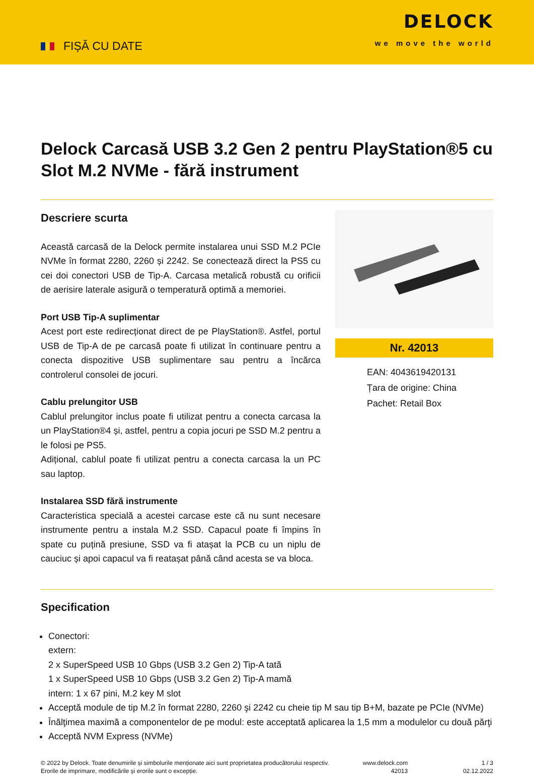FIȘĂ CU DATE
DELOCK
we move the world
Delock Carcasă USB 3.2 Gen 2 pentru PlayStation®5 cu Slot M.2 NVMe - fără instrument
Descriere scurta
Această carcasă de la Delock permite instalarea unui SSD M.2 PCIe NVMe în format 2280, 2260 și 2242. Se conectează direct la PS5 cu cei doi conectori USB de Tip-A. Carcasa metalică robustă cu orificii de aerisire laterale asigură o temperatură optimă a memoriei.
Port USB Tip-A suplimentar
Acest port este redirecționat direct de pe PlayStation®. Astfel, portul USB de Tip-A de pe carcasă poate fi utilizat în continuare pentru a conecta dispozitive USB suplimentare sau pentru a încărca controlerul consolei de jocuri.
Cablu prelungitor USB
Cablul prelungitor inclus poate fi utilizat pentru a conecta carcasa la un PlayStation®4 și, astfel, pentru a copia jocuri pe SSD M.2 pentru a le folosi pe PS5.
Adițional, cablul poate fi utilizat pentru a conecta carcasa la un PC sau laptop.
Instalarea SSD fără instrumente
Caracteristica specială a acestei carcase este că nu sunt necesare instrumente pentru a instala M.2 SSD. Capacul poate fi împins în spate cu puțină presiune, SSD va fi atașat la PCB cu un niplu de cauciuc și apoi capacul va fi reatașat până când acesta se va bloca.
Nr. 42013
EAN: 4043619420131
Țara de origine: China
Pachet: Retail Box
Specification
Conectori:
extern:
2 x SuperSpeed USB 10 Gbps (USB 3.2 Gen 2) Tip-A tată
1 x SuperSpeed USB 10 Gbps (USB 3.2 Gen 2) Tip-A mamă
intern: 1 x 67 pini, M.2 key M slot
Acceptă module de tip M.2 în format 2280, 2260 şi 2242 cu cheie tip M sau tip B+M, bazate pe PCIe (NVMe)
Înălţimea maximă a componentelor de pe modul: este acceptată aplicarea la 1,5 mm a modulelor cu două părţi
Acceptă NVM Express (NVMe)
© 2022 by Delock. Toate denumirile și simbolurile menționate aici sunt proprietatea producătorului respectiv. Erorile de imprimare, modificările și erorile sunt o excepție.
www.delock.com
42013
1 / 3
02.12.2022